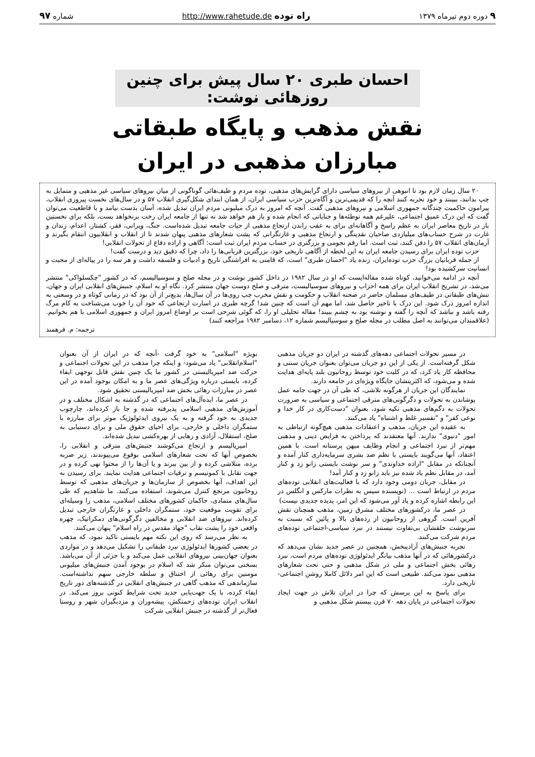۹ دوره دوم تیرماه ۱۳۷۹ راه توده http://www.rahetude.de شماره ۹۷
احسان طبری ۲۰ سال پیش برای چنین روزهائی نوشت:
نقش مذهب و پایگاه طبقاتی
مبارزان مذهبی در ایران
۲۰ سال زمان لازم بود تا انبوهی از نیروهای سیاسی دارای گرایش‌های مذهبی، توده مردم و طیف‌هائی گوناگونی از میان نیروهای سیاسی غیر مذهبی و متمایل به چپ بدانند، ببینند و خود تجربه کنند آنچه را که قدیمی‌ترین و آگاه‌ترین حزب سیاسی ایران، از همان ابتدای شکل‌گیری انقلاب ۵۷ و در سال‌های نخست پیروزی انقلاب، پیرامون حاکمیت چندگانه جمهوری اسلامی و نیروهای مذهبی گفت. آنچه که امروز به درک میلیونی مردم ایران تبدیل شده، آسان بدست نیامد و با قاطعیت می‌توان گفت که این درک عمیق اجتماعی، علیرغم همه توطئه‌ها و جنایاتی که انجام شده و باز هم خواهد شد نه تنها از جامعه ایران رخت برنخواهد بست، بلکه برای نخستین بار در تاریخ معاصر ایران به عظم راسخ و آگاهانه‌ای برای به عقب راندن ارتجاع مذهبی از حیات جامعه تبدیل شده‌است. جنگ، ویرانی، فقر، کشتار، اعدام، زندان و غارت در شرح حساب‌های میلیاردی صاحبان نقدینگی و ارتجاع مذهبی و غارتگرانی که پشت شعارهای مذهبی پنهان شدند تا از انقلاب و انقلابیون انتقام بگیرند و آرمان‌های انقلاب ۵۷ را دفن کنند، ثبت است. اما رقم نجومی و بزرگتری در حساب مردم ایران ثبت است: آگاهی و اراده دفاع از تحولات انقلابی!
حزب توده ایران برای رسیدن جامعه ایران به این لحظه از آگاهی تاریخی خود، بزرگترین قربانی‌ها را داد، چرا که دقیق دید و درست گفت!
از جمله قربانیان بزرگ حزب توده‌ایران، زنده یاد "احسان طبری" است، که قامتی به افراشتگی تاریخ و ادبیات و فلسفه داشت و هر سه را در پیاله‌ای از محبت و انسانیت سرکشیده بود!
آنچه در ادامه می‌خوانید، کوتاه شده مقاله‌ایست که او در سال ۱۹۸۲ در داخل کشور نوشت و در مجله صلح و سوسیالیسم، که در کشور "چکسلواکی" منتشر می‌شد، در تشریح انقلاب ایران برای همه احزاب و نیروهای سوسیالیست، مترقی و صلح دوست جهان منتشر کرد. نگاه او به اسلام، جنبش‌های انقلابی ایران و جهان، تنش‌های طبقاتی در طیف‌های مسلمان حاضر در صحنه انقلاب و حکومت و نقش مخرب چپ روی‌ها در آن سال‌ها، بدیع‌تر از آن بود که در زمانی کوتاه و در وسعتی به اندازه امروز درک شود. این درک با تاخیر حاصل شد، اما مهم آن است که چنین شد! گرچه طبری در اسارت ارتجاعی که خود آن را خوب می‌شناخت به کام مرگ رفته باشد و نباشد که آنچه را گفته و نوشته بود به چشم ببیند! مقاله تحلیلی او را، که گوئی شرحی است بر اوضاع امروز ایران و جمهوری اسلامی با هم بخوانیم. (علاقمندان می‌توانند به اصل مطلب در مجله صلح و سوسیالیسم شماره ۱۲، دسامبر ۱۹۸۲ مراجعه کنند)
ترجمه: م. فرهمند
در مسیر تحولات اجتماعی دهه‌های گذشته در ایران دو جریان مذهبی شکل گرفته‌است. از یکی از این دو جریان می‌توان بعنوان جریان سنتی و محافظه کار یاد کرد، که در کلیت خود توسط روحانیون بلند پایه‌ای هدایت شده و می‌شود، که اکثریتشان جایگاه ویژه‌ای در جامعه دارند.
نمایندگان این جریان از هرگونه تلاشی، که طی آن در جهت جامه عمل پوشاندن به تحولات و دگرگونی‌های مترقی اجتماعی و سیاسی به ضرورت تحولات به دگم‌های مذهبی تکیه شود، بعنوان "دست‌کاری در کار خدا و نوعی کفر" و "تفسیر غلط و اشتباه" یاد می‌کنند.
به عقیده این جریان، مذهب و اعتقادات مذهبی هیچ‌گونه ارتباطی به امور "دنیوی" ندارند. آنها معتقدند که پرداختن به فرایض دینی و مذهبی مهم‌تر از نبرد اجتماعی و انجام وظایف میهن پرستانه است. با همین اعتقاد، آنها می‌گویند بایستی با نظم ضد بشری سرمایه‌داری کنار آمده و آنچنانکه در مقابل "اراده خداوندی" و سر نوشت بایستی زانو زد و کنار آمد، در مقابل نظم یاد شده نیز باید زانو زد و کنار آمد!
در مقابل، جریان دومی وجود دارد که با فعالیت‌های انقلابی توده‌های مردم در ارتباط است ... (نویسنده سپس به نظرات مارکس و انگلس در این رابطه اشاره کرده و یاد آور می‌شود که این امر، پدیده جدیدی نیست)
در عصر ما، درکشورهای مختلف مشرق زمین، مذهب همچنان نقش آفرین است. گروهی از روحانیون از رده‌های بالا و پائین که نسبت به سرنوشت خلقشان بی‌تفاوت نیستند در نبرد سیاسی-اجتماعی توده‌های مردم شرکت می‌کنند.
تجربه جنبش‌های آزادیبخش، همچنین در عصر جدید نشان می‌دهد که درکشورهائی که در آنها مذهب بیانگر ایدئولوژی توده‌های مردم است، نبرد رهائی بخش اجتماعی و ملی در شکل مذهبی و حتی تحت شعارهای مذهبی نمود می‌کند. طبیعی است که این امر دلائل کاملا روشن اجتماعی- تاریخی دارد.
برای پاسخ به این پرسش که چرا در ایران تلاش در جهت ایجاد تحولات اجتماعی در پایان دهه ۷۰ قرن بیستم شکل مذهبی و
بویژه "اسلامی" به خود گرفت -آنچه که در ایران از آن بعنوان "اسلام‌انقلابی" یاد می‌شود- و اینکه چرا مذهب در این تحولات اجتماعی و حرکت ضد امپریالیستی در کشور ما یک چنین نقش قابل توجهی ایفاء کرده، بایستی درباره ویژگی‌های عصر ما و به امکان بوجود آمده در این عصر در مبارزات رهائی بخش ضد امپریالیستی تحقیق شود.
در عصر ما، ایده‌آل‌های اجتماعی که در گذشته به اشکال مختلف و در آموزش‌های مذهبی اسلامی پذیرفته شده و جا باز کرده‌اند، چارچوب جدیدی به خود گرفته و به یک نیروی ایدئولوژیک موثر برای مبارزه با ستمگران داخلی و خارجی، برای احیای حقوق ملی و برای دستیابی به صلح، استقلال، آزادی و رهایی از بهره‌کشی تبدیل شده‌اند.
امپریالیسم و ارتجاع می‌کوشند جنبش‌های مترقی و انقلابی را، بخصوص آنها که تحت شعارهای اسلامی بوقوع می‌پیوندند، زیر ضربه برده، متلاشی کرده و از بین ببرند و یا آن‌ها را از محتوا تهی کرده و در جهت تقابل با کمونیسم و ترقیات اجتماعی هدایت نمایند. برای رسیدن به این اهداف، آنها بخصوص از سازمان‌ها و جریان‌های مذهبی که توسط روحانیون مرتجع کنترل می‌شوند، استفاده می‌کنند. ما شاهدیم که طی سال‌های متمادی، حاکمان کشورهای مختلف اسلامی، مذهب را وسیله‌ای برای تقویت موقعیت خود، ستمگران داخلی و غارتگران خارجی تبدیل کرده‌اند. نیروهای ضد انقلابی و مخالفین دگرگونی‌های دمکراتیک، چهره واقعی خود را پشت نقاب "جهاد مقدس در راه اسلام" پنهان می‌کنند.
به نظر می‌رسد که روی این نکته مهم بایستی تاکید نمود، که مذهب در بعضی کشورها ایدئولوژی نبرد طبقاتی را تشکیل می‌دهد و در مواردی بعنوان جهان‌بینی نیروهای انقلابی عمل می‌کند و یا جزئی از آن می‌باشد. بسختی می‌توان منکر شد که اسلام در بوجود آمدن جنبش‌های میلیونی مومنین برای رهائی از اختناق و سلطه خارجی سهم نداشته‌است. سازماندهی که مذهب گاهی در جنبش‌های انقلابی در گذشته‌های دور تاریخ ایفاء کرده، با یک جهت‌یابی جدید تحت شرایط کنونی بروز می‌کند. در انقلاب ایران توده‌های زحمتکش، پیشه‌وران و مزدبگیران شهر و روستا فعال‌تر از گذشته در جنبش انقلابی شرکت